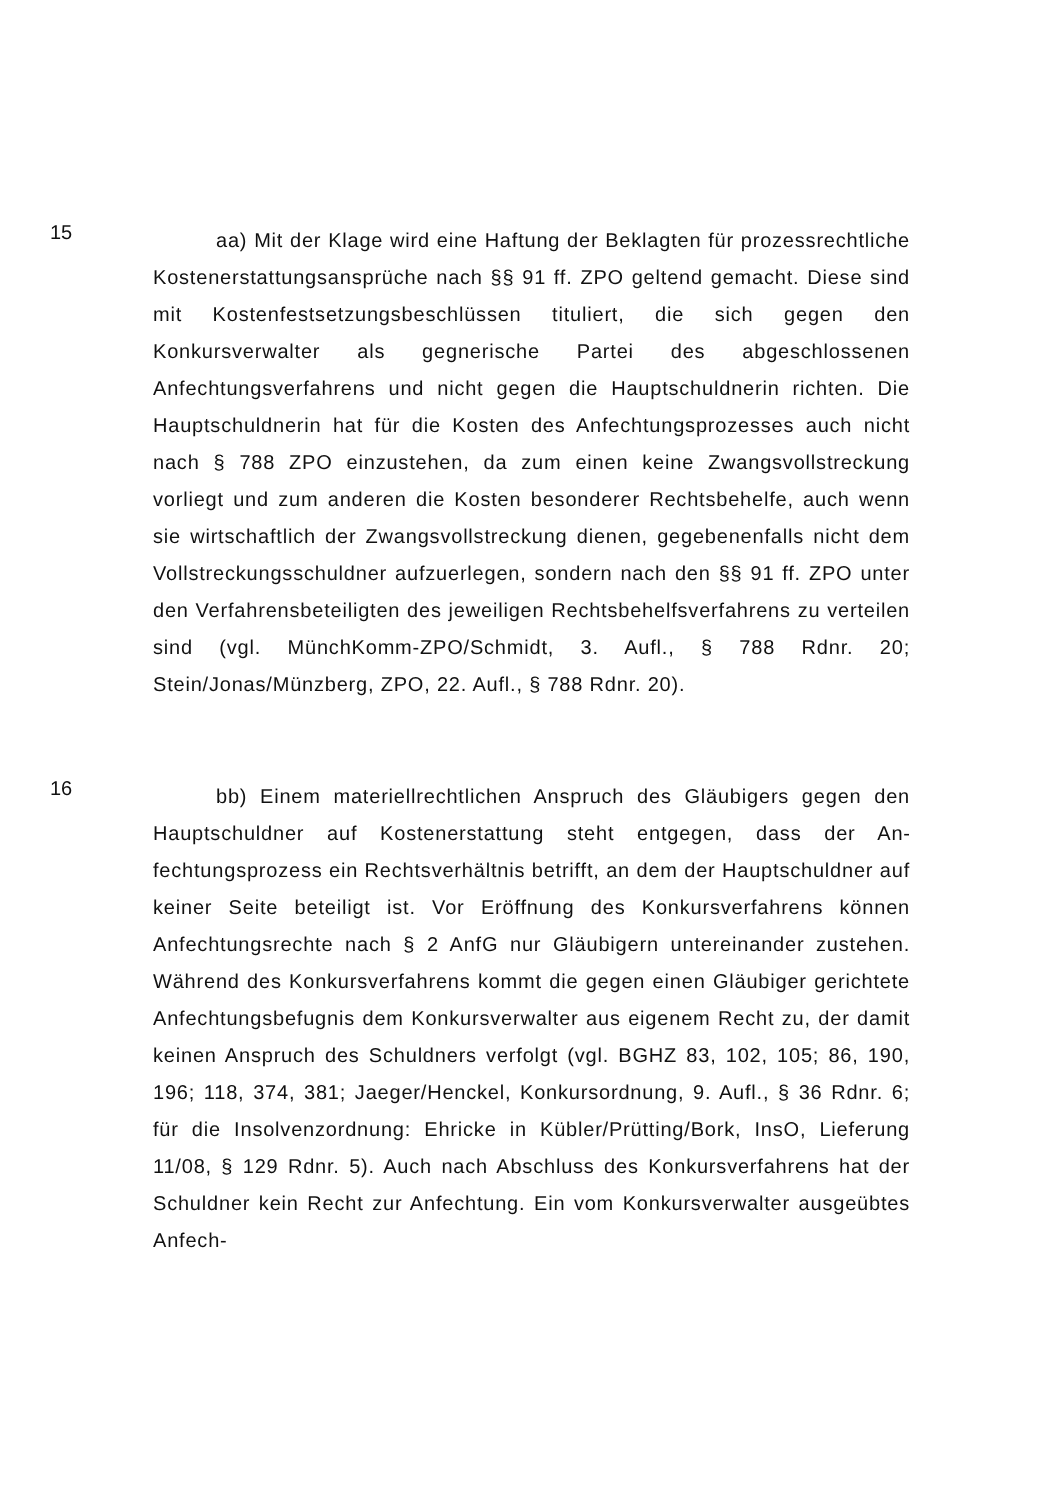15
aa) Mit der Klage wird eine Haftung der Beklagten für prozess­rechtliche Kostenerstattungsansprüche nach §§ 91 ff. ZPO geltend ge­macht. Diese sind mit Kostenfestsetzungsbeschlüssen tituliert, die sich gegen den Konkursverwalter als gegnerische Partei des abgeschlosse­nen Anfechtungsverfahrens und nicht gegen die Hauptschuldnerin richten. Die Hauptschuldnerin hat für die Kosten des Anfechtungsprozes­ses auch nicht nach § 788 ZPO einzustehen, da zum einen keine Zwangsvollstreckung vorliegt und zum anderen die Kosten besonderer Rechtsbehelfe, auch wenn sie wirtschaftlich der Zwangsvollstreckung dienen, gegebenenfalls nicht dem Vollstreckungsschuldner aufzuerlegen, sondern nach den §§ 91 ff. ZPO unter den Verfahrensbeteiligten des je­weiligen Rechtsbehelfsverfahrens zu verteilen sind (vgl. MünchKomm-ZPO/Schmidt, 3. Aufl., § 788 Rdnr. 20; Stein/Jonas/Münzberg, ZPO, 22. Aufl., § 788 Rdnr. 20).
16
bb) Einem materiellrechtlichen Anspruch des Gläubigers gegen den Hauptschuldner auf Kostenerstattung steht entgegen, dass der An­fechtungsprozess ein Rechtsverhältnis betrifft, an dem der Hauptschuld­ner auf keiner Seite beteiligt ist. Vor Eröffnung des Konkursverfahrens können Anfechtungsrechte nach § 2 AnfG nur Gläubigern untereinander zustehen. Während des Konkursverfahrens kommt die gegen einen Gläubiger gerichtete Anfechtungsbefugnis dem Konkursverwalter aus eigenem Recht zu, der damit keinen Anspruch des Schuldners verfolgt (vgl. BGHZ 83, 102, 105; 86, 190, 196; 118, 374, 381; Jaeger/Henckel, Konkursordnung, 9. Aufl., § 36 Rdnr. 6; für die Insolvenzordnung: Ehricke in Kübler/Prütting/Bork, InsO, Lieferung 11/08, § 129 Rdnr. 5). Auch nach Abschluss des Konkursverfahrens hat der Schuldner kein Recht zur Anfechtung. Ein vom Konkursverwalter ausgeübtes Anfech-